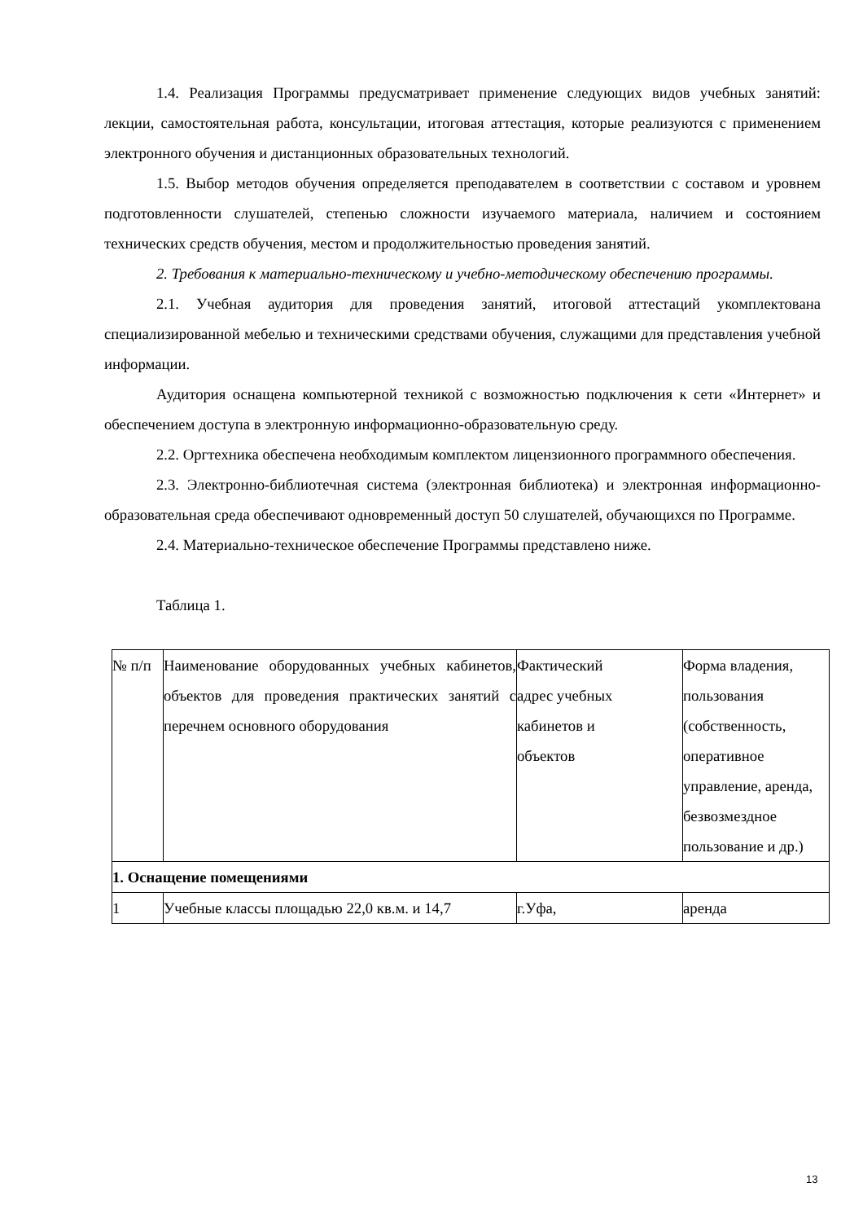1.4. Реализация Программы предусматривает применение следующих видов учебных занятий: лекции, самостоятельная работа, консультации, итоговая аттестация, которые реализуются с применением электронного обучения и дистанционных образовательных технологий.
1.5. Выбор методов обучения определяется преподавателем в соответствии с составом и уровнем подготовленности слушателей, степенью сложности изучаемого материала, наличием и состоянием технических средств обучения, местом и продолжительностью проведения занятий.
2. Требования к материально-техническому и учебно-методическому обеспечению программы.
2.1. Учебная аудитория для проведения занятий, итоговой аттестаций укомплектована специализированной мебелью и техническими средствами обучения, служащими для представления учебной информации.
Аудитория оснащена компьютерной техникой с возможностью подключения к сети «Интернет» и обеспечением доступа в электронную информационно-образовательную среду.
2.2. Оргтехника обеспечена необходимым комплектом лицензионного программного обеспечения.
2.3. Электронно-библиотечная система (электронная библиотека) и электронная информационно-образовательная среда обеспечивают одновременный доступ 50 слушателей, обучающихся по Программе.
2.4. Материально-техническое обеспечение Программы представлено ниже.
Таблица 1.
| № п/п | Наименование оборудованных учебных кабинетов, объектов для проведения практических занятий с перечнем основного оборудования | Фактический адрес учебных кабинетов и объектов | Форма владения, пользования (собственность, оперативное управление, аренда, безвозмездное пользование и др.) |
| 1. Оснащение помещениями | | | |
| 1 | Учебные классы площадью 22,0 кв.м. и 14,7 | г.Уфа, | аренда |
13